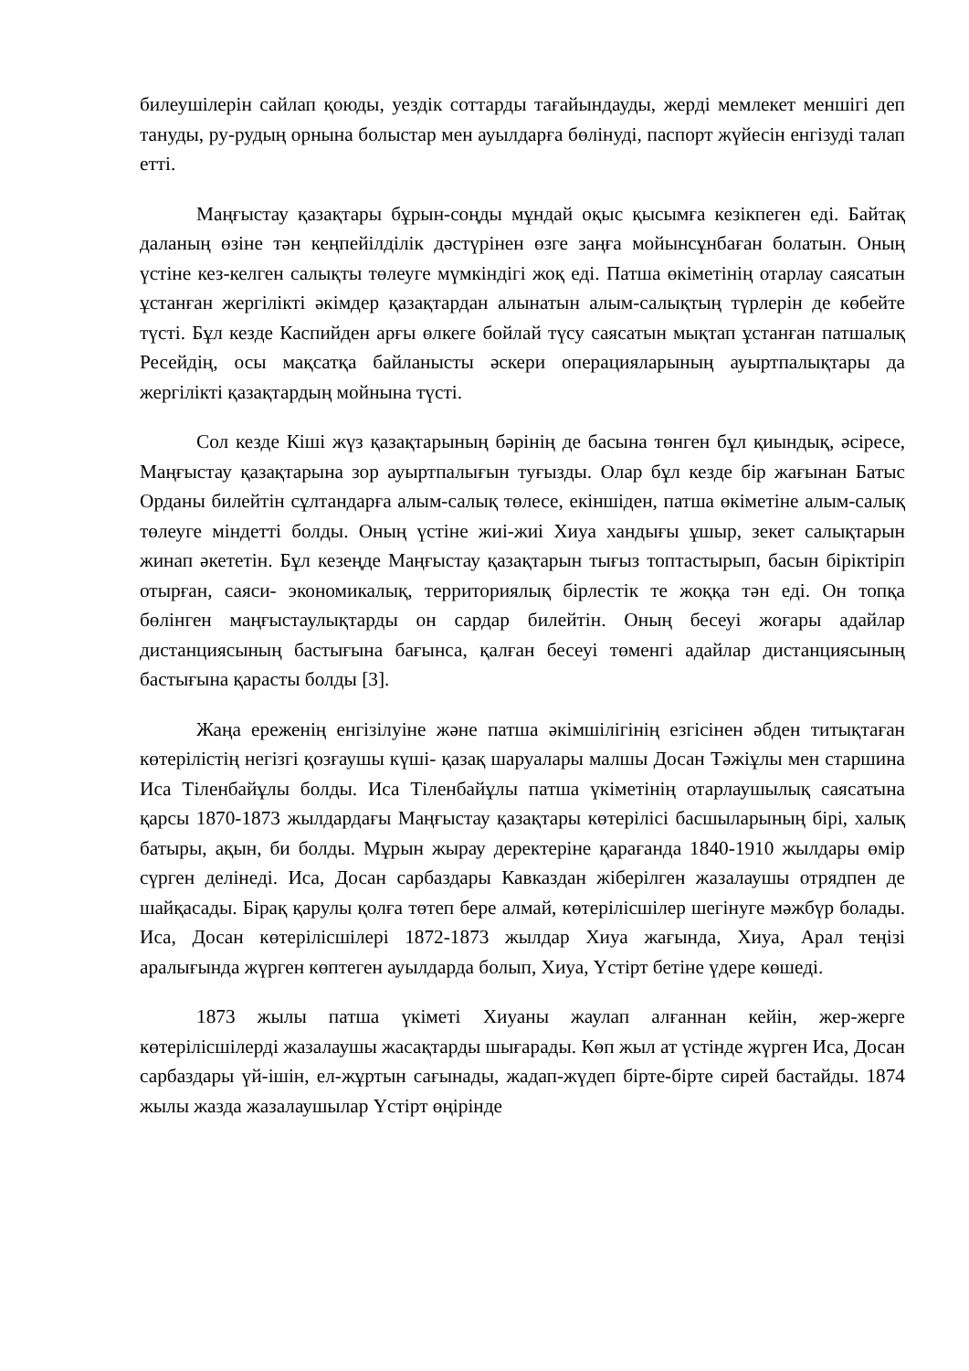билеушілерін сайлап қоюды, уездік соттарды тағайындауды, жерді мемлекет меншігі деп тануды, ру-рудың орнына болыстар мен ауылдарға бөлінуді, паспорт жүйесін енгізуді талап етті.
Маңғыстау қазақтары бұрын-соңды мұндай оқыс қысымға кезікпеген еді. Байтақ даланың өзіне тән кеңпейілділік дәстүрінен өзге заңға мойынсұнбаған болатын. Оның үстіне кез-келген салықты төлеуге мүмкіндігі жоқ еді. Патша өкіметінің отарлау саясатын ұстанған жергілікті әкімдер қазақтардан алынатын алым-салықтың түрлерін де көбейте түсті. Бұл кезде Каспийден арғы өлкеге бойлай түсу саясатын мықтап ұстанған патшалық Ресейдің, осы мақсатқа байланысты әскери операцияларының ауыртпалықтары да жергілікті қазақтардың мойнына түсті.
Сол кезде Кіші жүз қазақтарының бәрінің де басына төнген бұл қиындық, әсіресе, Маңғыстау қазақтарына зор ауыртпалығын туғызды. Олар бұл кезде бір жағынан Батыс Орданы билейтін сұлтандарға алым-салық төлесе, екіншіден, патша өкіметіне алым-салық төлеуге міндетті болды. Оның үстіне жиі-жиі Хиуа хандығы ұшыр, зекет салықтарын жинап әкететін. Бұл кезеңде Маңғыстау қазақтарын тығыз топтастырып, басын біріктіріп отырған, саяси- экономикалық, территориялық бірлестік те жоққа тән еді. Он топқа бөлінген маңғыстаулықтарды он сардар билейтін. Оның бесеуі жоғары адайлар дистанциясының бастығына бағынса, қалған бесеуі төменгі адайлар дистанциясының бастығына қарасты болды [3].
Жаңа ереженің енгізілуіне және патша әкімшілігінің езгісінен әбден титықтаған көтерілістің негізгі қозғаушы күші- қазақ шаруалары малшы Досан Тәжіұлы мен старшина Иса Тіленбайұлы болды. Иса Тіленбайұлы патша үкіметінің отарлаушылық саясатына қарсы 1870-1873 жылдардағы Маңғыстау қазақтары көтерілісі басшыларының бірі, халық батыры, ақын, би болды. Мұрын жырау деректеріне қарағанда 1840-1910 жылдары өмір сүрген делінеді. Иса, Досан сарбаздары Кавказдан жіберілген жазалаушы отрядпен де шайқасады. Бірақ қарулы қолға төтеп бере алмай, көтерілісшілер шегінуге мәжбүр болады. Иса, Досан көтерілісшілері 1872-1873 жылдар Хиуа жағында, Хиуа, Арал теңізі аралығында жүрген көптеген ауылдарда болып, Хиуа, Үстірт бетіне үдере көшеді.
1873 жылы патша үкіметі Хиуаны жаулап алғаннан кейін, жер-жерге көтерілісшілерді жазалаушы жасақтарды шығарады. Көп жыл ат үстінде жүрген Иса, Досан сарбаздары үй-ішін, ел-жұртын сағынады, жадап-жүдеп бірте-бірте сирей бастайды. 1874 жылы жазда жазалаушылар Үстірт өңірінде